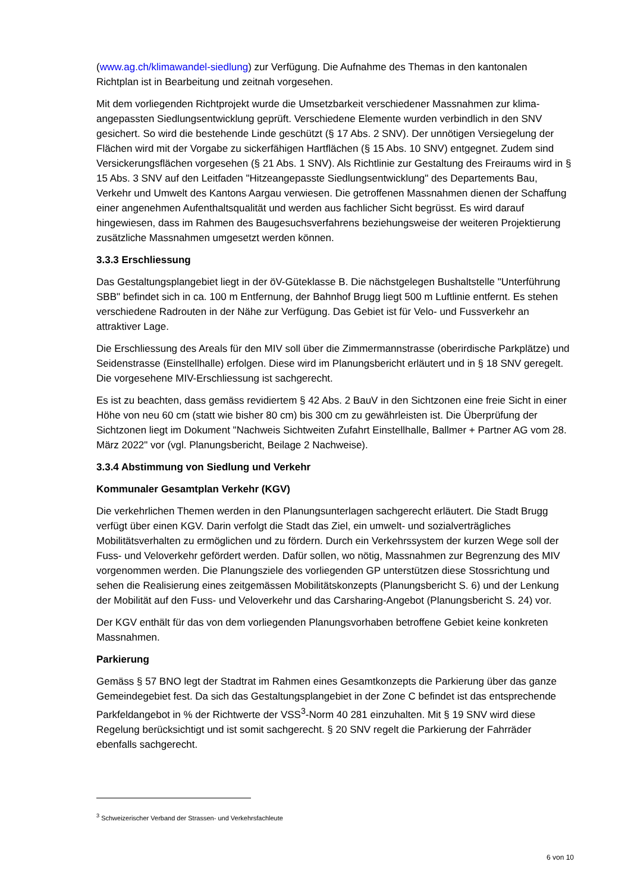(www.ag.ch/klimawandel-siedlung) zur Verfügung. Die Aufnahme des Themas in den kantonalen Richtplan ist in Bearbeitung und zeitnah vorgesehen.
Mit dem vorliegenden Richtprojekt wurde die Umsetzbarkeit verschiedener Massnahmen zur klima-angepassten Siedlungsentwicklung geprüft. Verschiedene Elemente wurden verbindlich in den SNV gesichert. So wird die bestehende Linde geschützt (§ 17 Abs. 2 SNV). Der unnötigen Versiegelung der Flächen wird mit der Vorgabe zu sickerfähigen Hartflächen (§ 15 Abs. 10 SNV) entgegnet. Zudem sind Versickerungsflächen vorgesehen (§ 21 Abs. 1 SNV). Als Richtlinie zur Gestaltung des Freiraums wird in § 15 Abs. 3 SNV auf den Leitfaden "Hitzeangepasste Siedlungsentwicklung" des Departements Bau, Verkehr und Umwelt des Kantons Aargau verwiesen. Die getroffenen Massnahmen dienen der Schaffung einer angenehmen Aufenthaltsqualität und werden aus fachlicher Sicht begrüsst. Es wird darauf hingewiesen, dass im Rahmen des Baugesuchsverfahrens beziehungsweise der weiteren Projektierung zusätzliche Massnahmen umgesetzt werden können.
3.3.3 Erschliessung
Das Gestaltungsplangebiet liegt in der öV-Güteklasse B. Die nächstgelegen Bushaltstelle "Unterführung SBB" befindet sich in ca. 100 m Entfernung, der Bahnhof Brugg liegt 500 m Luftlinie entfernt. Es stehen verschiedene Radrouten in der Nähe zur Verfügung. Das Gebiet ist für Velo- und Fussverkehr an attraktiver Lage.
Die Erschliessung des Areals für den MIV soll über die Zimmermannstrasse (oberirdische Parkplätze) und Seidenstrasse (Einstellhalle) erfolgen. Diese wird im Planungsbericht erläutert und in § 18 SNV geregelt. Die vorgesehene MIV-Erschliessung ist sachgerecht.
Es ist zu beachten, dass gemäss revidiertem § 42 Abs. 2 BauV in den Sichtzonen eine freie Sicht in einer Höhe von neu 60 cm (statt wie bisher 80 cm) bis 300 cm zu gewährleisten ist. Die Überprüfung der Sichtzonen liegt im Dokument "Nachweis Sichtweiten Zufahrt Einstellhalle, Ballmer + Partner AG vom 28. März 2022" vor (vgl. Planungsbericht, Beilage 2 Nachweise).
3.3.4 Abstimmung von Siedlung und Verkehr
Kommunaler Gesamtplan Verkehr (KGV)
Die verkehrlichen Themen werden in den Planungsunterlagen sachgerecht erläutert. Die Stadt Brugg verfügt über einen KGV. Darin verfolgt die Stadt das Ziel, ein umwelt- und sozialverträgliches Mobilitätsverhalten zu ermöglichen und zu fördern. Durch ein Verkehrssystem der kurzen Wege soll der Fuss- und Veloverkehr gefördert werden. Dafür sollen, wo nötig, Massnahmen zur Begrenzung des MIV vorgenommen werden. Die Planungsziele des vorliegenden GP unterstützen diese Stossrichtung und sehen die Realisierung eines zeitgemässen Mobilitätskonzepts (Planungsbericht S. 6) und der Lenkung der Mobilität auf den Fuss- und Veloverkehr und das Carsharing-Angebot (Planungsbericht S. 24) vor.
Der KGV enthält für das von dem vorliegenden Planungsvorhaben betroffene Gebiet keine konkreten Massnahmen.
Parkierung
Gemäss § 57 BNO legt der Stadtrat im Rahmen eines Gesamtkonzepts die Parkierung über das ganze Gemeindegebiet fest. Da sich das Gestaltungsplangebiet in der Zone C befindet ist das entsprechende Parkfeldangebot in % der Richtwerte der VSS<sup>3</sup>-Norm 40 281 einzuhalten. Mit § 19 SNV wird diese Regelung berücksichtigt und ist somit sachgerecht. § 20 SNV regelt die Parkierung der Fahrräder ebenfalls sachgerecht.
<sup>3</sup> Schweizerischer Verband der Strassen- und Verkehrsfachleute
6 von 10